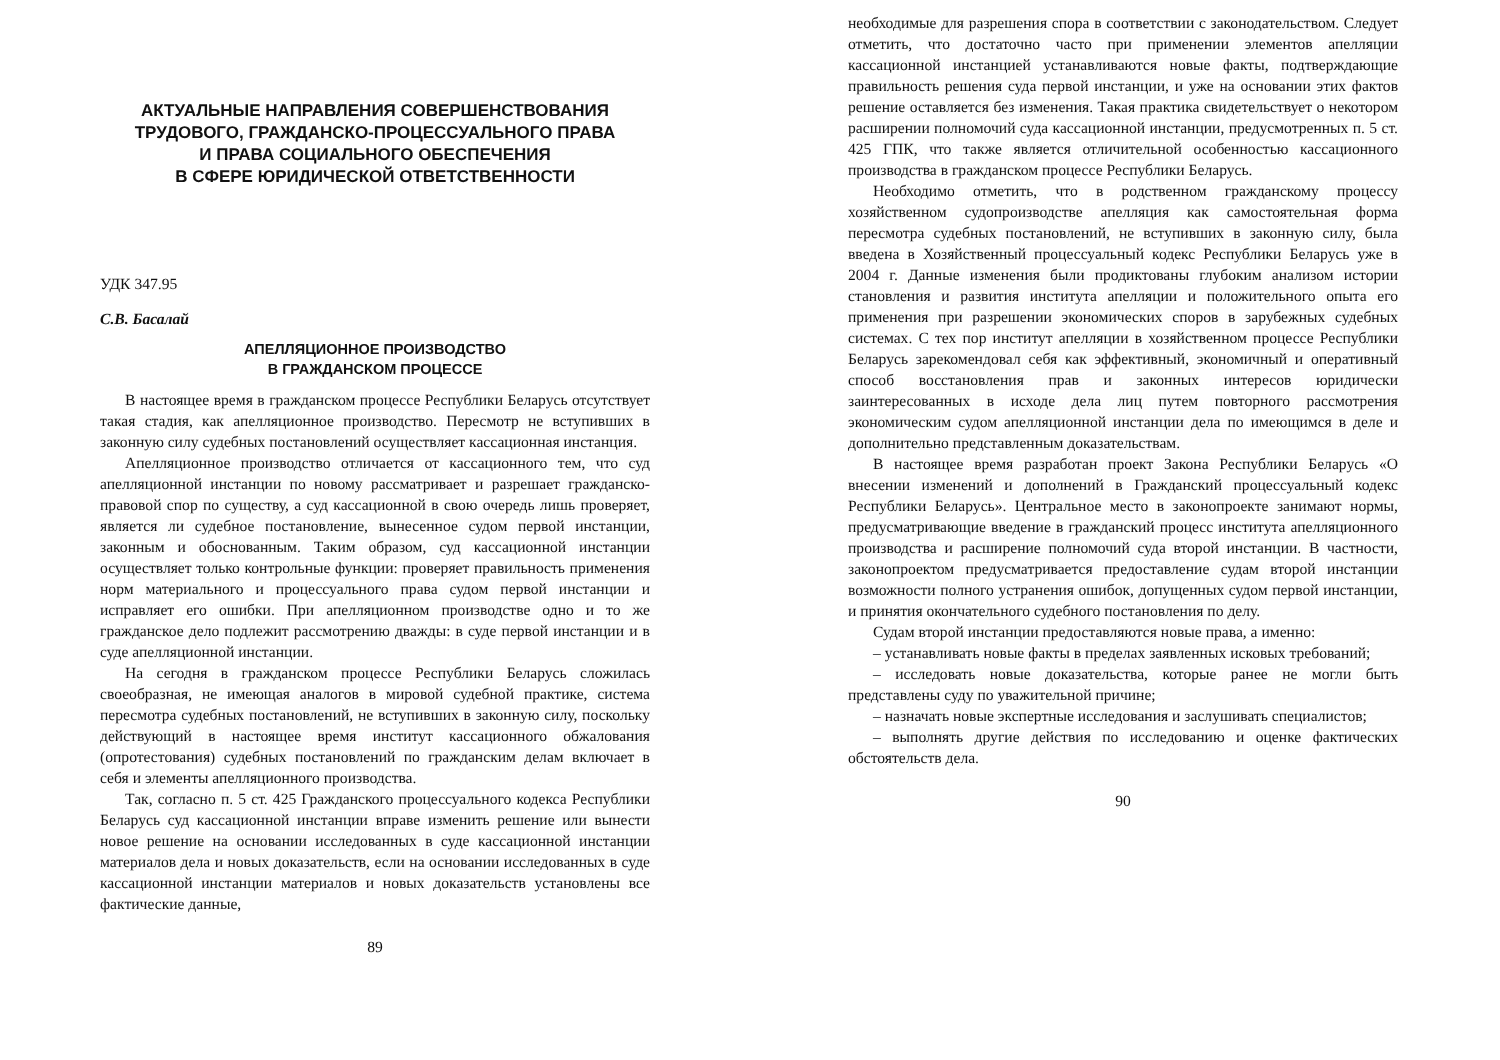АКТУАЛЬНЫЕ НАПРАВЛЕНИЯ СОВЕРШЕНСТВОВАНИЯ
ТРУДОВОГО, ГРАЖДАНСКО-ПРОЦЕССУАЛЬНОГО ПРАВА
И ПРАВА СОЦИАЛЬНОГО ОБЕСПЕЧЕНИЯ
В СФЕРЕ ЮРИДИЧЕСКОЙ ОТВЕТСТВЕННОСТИ
УДК 347.95
С.В. Басалай
АПЕЛЛЯЦИОННОЕ ПРОИЗВОДСТВО
В ГРАЖДАНСКОМ ПРОЦЕССЕ
В настоящее время в гражданском процессе Республики Беларусь отсутствует такая стадия, как апелляционное производство. Пересмотр не вступивших в законную силу судебных постановлений осуществляет кассационная инстанция.
Апелляционное производство отличается от кассационного тем, что суд апелляционной инстанции по новому рассматривает и разрешает гражданско-правовой спор по существу, а суд кассационной в свою очередь лишь проверяет, является ли судебное постановление, вынесенное судом первой инстанции, законным и обоснованным. Таким образом, суд кассационной инстанции осуществляет только контрольные функции: проверяет правильность применения норм материального и процессуального права судом первой инстанции и исправляет его ошибки. При апелляционном производстве одно и то же гражданское дело подлежит рассмотрению дважды: в суде первой инстанции и в суде апелляционной инстанции.
На сегодня в гражданском процессе Республики Беларусь сложилась своеобразная, не имеющая аналогов в мировой судебной практике, система пересмотра судебных постановлений, не вступивших в законную силу, поскольку действующий в настоящее время институт кассационного обжалования (опротестования) судебных постановлений по гражданским делам включает в себя и элементы апелляционного производства.
Так, согласно п. 5 ст. 425 Гражданского процессуального кодекса Республики Беларусь суд кассационной инстанции вправе изменить решение или вынести новое решение на основании исследованных в суде кассационной инстанции материалов дела и новых доказательств, если на основании исследованных в суде кассационной инстанции материалов и новых доказательств установлены все фактические данные,
89
необходимые для разрешения спора в соответствии с законодательством. Следует отметить, что достаточно часто при применении элементов апелляции кассационной инстанцией устанавливаются новые факты, подтверждающие правильность решения суда первой инстанции, и уже на основании этих фактов решение оставляется без изменения. Такая практика свидетельствует о некотором расширении полномочий суда кассационной инстанции, предусмотренных п. 5 ст. 425 ГПК, что также является отличительной особенностью кассационного производства в гражданском процессе Республики Беларусь.
Необходимо отметить, что в родственном гражданскому процессу хозяйственном судопроизводстве апелляция как самостоятельная форма пересмотра судебных постановлений, не вступивших в законную силу, была введена в Хозяйственный процессуальный кодекс Республики Беларусь уже в 2004 г. Данные изменения были продиктованы глубоким анализом истории становления и развития института апелляции и положительного опыта его применения при разрешении экономических споров в зарубежных судебных системах. С тех пор институт апелляции в хозяйственном процессе Республики Беларусь зарекомендовал себя как эффективный, экономичный и оперативный способ восстановления прав и законных интересов юридически заинтересованных в исходе дела лиц путем повторного рассмотрения экономическим судом апелляционной инстанции дела по имеющимся в деле и дополнительно представленным доказательствам.
В настоящее время разработан проект Закона Республики Беларусь «О внесении изменений и дополнений в Гражданский процессуальный кодекс Республики Беларусь». Центральное место в законопроекте занимают нормы, предусматривающие введение в гражданский процесс института апелляционного производства и расширение полномочий суда второй инстанции. В частности, законопроектом предусматривается предоставление судам второй инстанции возможности полного устранения ошибок, допущенных судом первой инстанции, и принятия окончательного судебного постановления по делу.
Судам второй инстанции предоставляются новые права, а именно:
– устанавливать новые факты в пределах заявленных исковых требований;
– исследовать новые доказательства, которые ранее не могли быть представлены суду по уважительной причине;
– назначать новые экспертные исследования и заслушивать специалистов;
– выполнять другие действия по исследованию и оценке фактических обстоятельств дела.
90